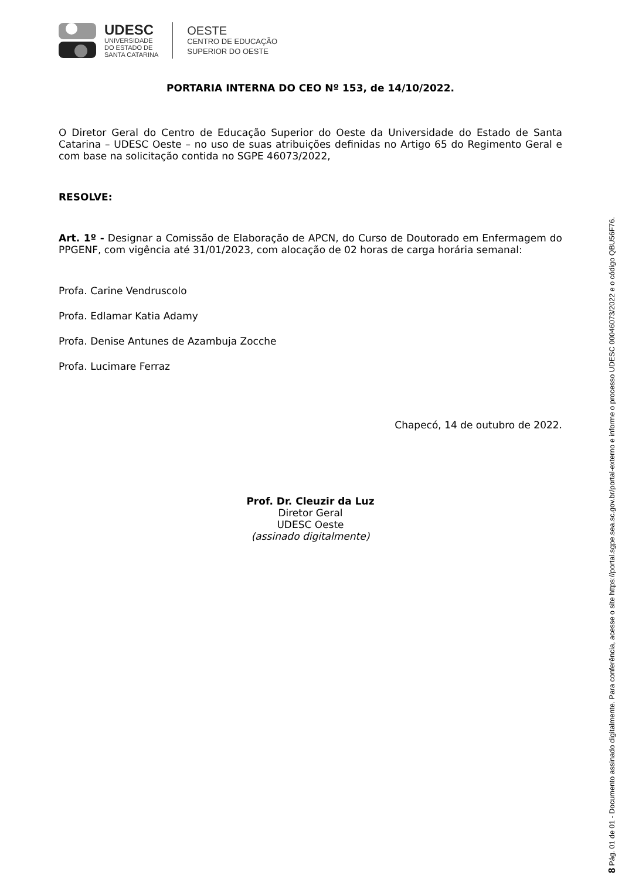UDESC
UNIVERSIDADE
DO ESTADO DE
SANTA CATARINA
OESTE
CENTRO DE EDUCAÇÃO
SUPERIOR DO OESTE
PORTARIA INTERNA DO CEO Nº 153, de 14/10/2022.
O Diretor Geral do Centro de Educação Superior do Oeste da Universidade do Estado de Santa Catarina – UDESC Oeste – no uso de suas atribuições definidas no Artigo 65 do Regimento Geral e com base na solicitação contida no SGPE 46073/2022,
RESOLVE:
Art. 1º - Designar a Comissão de Elaboração de APCN, do Curso de Doutorado em Enfermagem do PPGENF, com vigência até 31/01/2023, com alocação de 02 horas de carga horária semanal:
Profa. Carine Vendruscolo
Profa. Edlamar Katia Adamy
Profa. Denise Antunes de Azambuja Zocche
Profa. Lucimare Ferraz
Chapecó, 14 de outubro de 2022.
Prof. Dr. Cleuzir da Luz
Diretor Geral
UDESC Oeste
(assinado digitalmente)
8 Pág. 01 de 01 - Documento assinado digitalmente. Para conferência, acesse o site https://portal.sgpe.sea.sc.gov.br/portal-externo e informe o processo UDESC 00046073/2022 e o código QBU56F76.